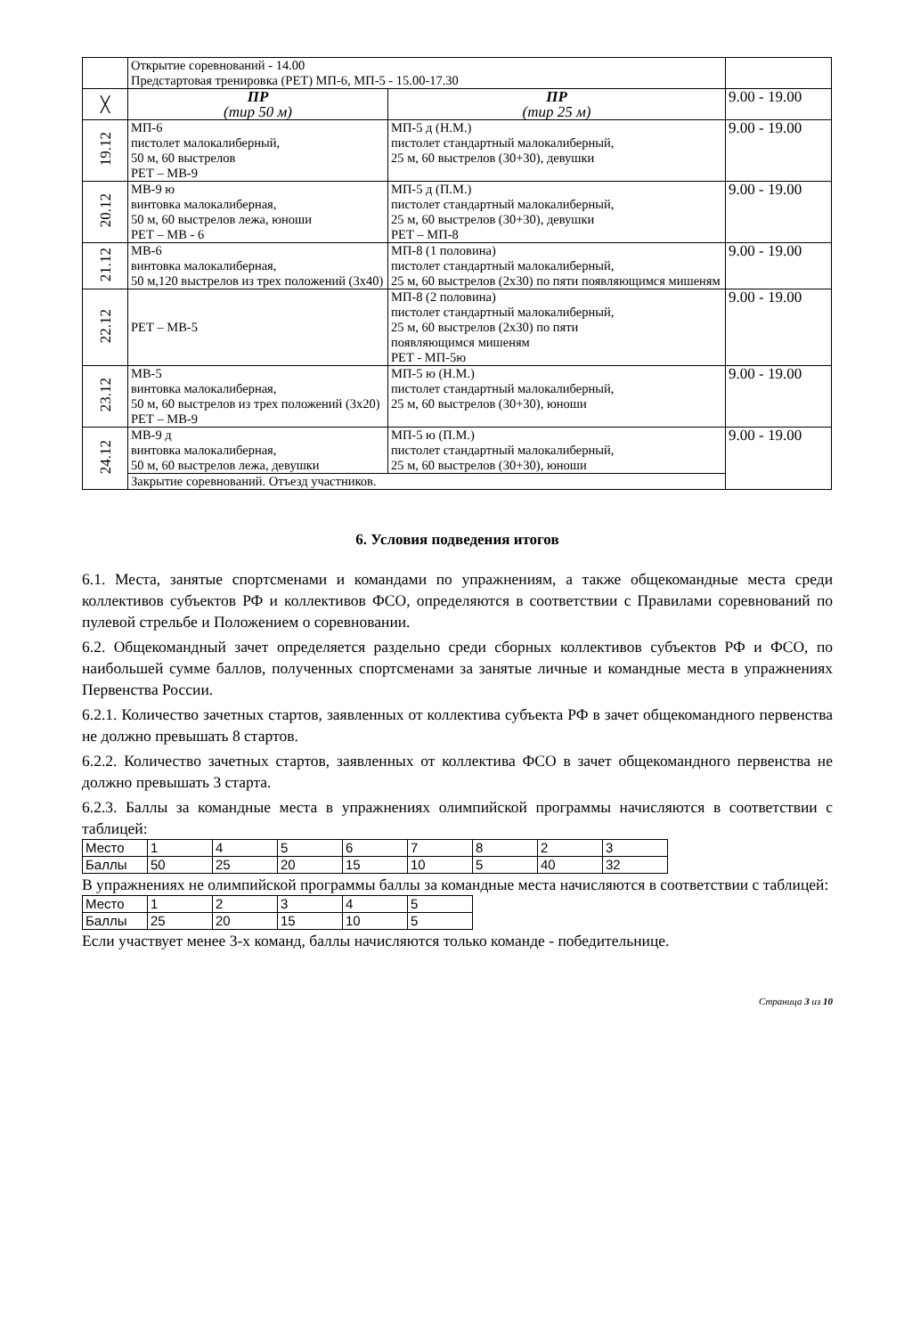| | Открытие соревнований - 14.00 Предстартовая тренировка (РЕТ) МП-6, МП-5 - 15.00-17.30 | | |
| ╳ | ПР (тир 50 м) | ПР (тир 25 м) | 9.00 - 19.00 |
| 19.12 | МП-6 пистолет малокалиберный, 50 м, 60 выстрелов РЕТ – МВ-9 | МП-5 д (Н.М.) пистолет стандартный малокалиберный, 25 м, 60 выстрелов (30+30), девушки | 9.00 - 19.00 |
| 20.12 | МВ-9 ю винтовка малокалиберная, 50 м, 60 выстрелов лежа, юноши РЕТ – МВ - 6 | МП-5 д (П.М.) пистолет стандартный малокалиберный, 25 м, 60 выстрелов (30+30), девушки РЕТ – МП-8 | 9.00 - 19.00 |
| 21.12 | МВ-6 винтовка малокалиберная, 50 м,120 выстрелов из трех положений (3х40) | МП-8 (1 половина) пистолет стандартный малокалиберный, 25 м, 60 выстрелов (2х30) по пяти появляющимся мишеням | 9.00 - 19.00 |
| 22.12 | РЕТ – МВ-5 | МП-8 (2 половина) пистолет стандартный малокалиберный, 25 м, 60 выстрелов (2х30) по пяти появляющимся мишеням РЕТ - МП-5ю | 9.00 - 19.00 |
| 23.12 | МВ-5 винтовка малокалиберная, 50 м, 60 выстрелов из трех положений (3х20) РЕТ – МВ-9 | МП-5 ю (Н.М.) пистолет стандартный малокалиберный, 25 м, 60 выстрелов (30+30), юноши | 9.00 - 19.00 |
| 24.12 | МВ-9 д винтовка малокалиберная, 50 м, 60 выстрелов лежа, девушки | МП-5 ю (П.М.) пистолет стандартный малокалиберный, 25 м, 60 выстрелов (30+30), юноши | 9.00 - 19.00 |
| | Закрытие соревнований. Отъезд участников. | | |
6. Условия подведения итогов
6.1. Места, занятые спортсменами и командами по упражнениям, а также общекомандные места среди коллективов субъектов РФ и коллективов ФСО, определяются в соответствии с Правилами соревнований по пулевой стрельбе и Положением о соревновании.
6.2. Общекомандный зачет определяется раздельно среди сборных коллективов субъектов РФ и ФСО, по наибольшей сумме баллов, полученных спортсменами за занятые личные и командные места в упражнениях Первенства России.
6.2.1. Количество зачетных стартов, заявленных от коллектива субъекта РФ в зачет общекомандного первенства не должно превышать 8 стартов.
6.2.2. Количество зачетных стартов, заявленных от коллектива ФСО в зачет общекомандного первенства не должно превышать 3 старта.
6.2.3. Баллы за командные места в упражнениях олимпийской программы начисляются в соответствии с таблицей:
| Место | 1 | 4 | 5 | 6 | 7 | 8 | 2 | 3 |
| Баллы | 50 | 25 | 20 | 15 | 10 | 5 | 40 | 32 |
В упражнениях не олимпийской программы баллы за командные места начисляются в соответствии с таблицей:
| Место | 1 | 2 | 3 | 4 | 5 |
| Баллы | 25 | 20 | 15 | 10 | 5 |
Если участвует менее 3-х команд, баллы начисляются только команде - победительнице.
Страница 3 из 10